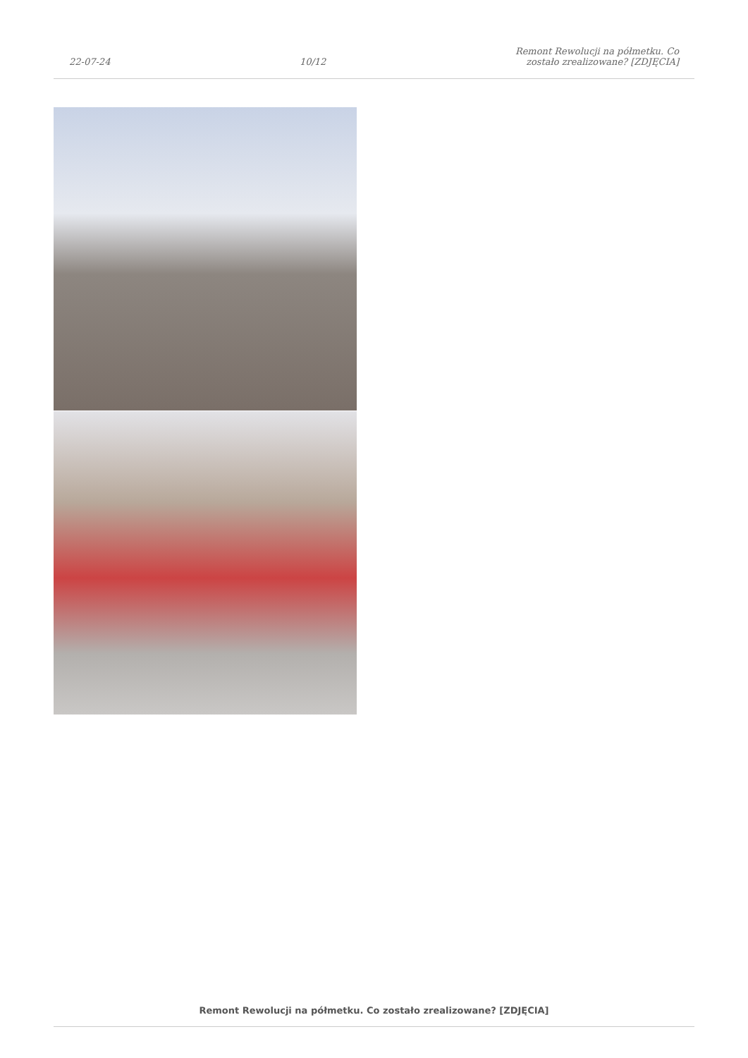22-07-24
10/12
Remont Rewolucji na półmetku. Co
zostało zrealizowane? [ZDJĘCIA]
Remont Rewolucji na półmetku. Co zostało zrealizowane? [ZDJĘCIA]